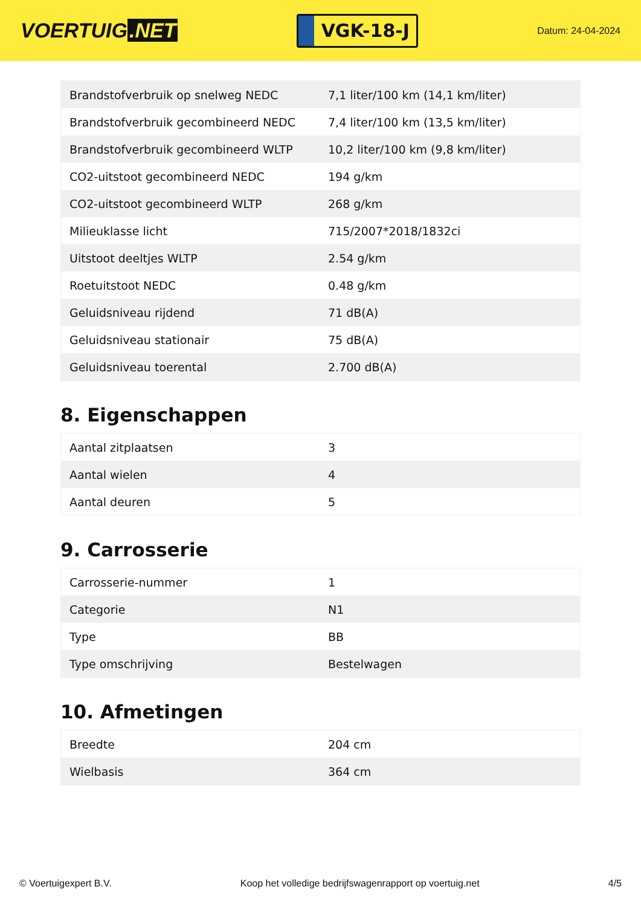VOERTUIG.NET
VGK-18-J
Datum: 24-04-2024
| Brandstofverbruik op snelweg NEDC | 7,1 liter/100 km (14,1 km/liter) |
| Brandstofverbruik gecombineerd NEDC | 7,4 liter/100 km (13,5 km/liter) |
| Brandstofverbruik gecombineerd WLTP | 10,2 liter/100 km (9,8 km/liter) |
| CO2-uitstoot gecombineerd NEDC | 194 g/km |
| CO2-uitstoot gecombineerd WLTP | 268 g/km |
| Milieuklasse licht | 715/2007*2018/1832ci |
| Uitstoot deeltjes WLTP | 2.54 g/km |
| Roetuitstoot NEDC | 0.48 g/km |
| Geluidsniveau rijdend | 71 dB(A) |
| Geluidsniveau stationair | 75 dB(A) |
| Geluidsniveau toerental | 2.700 dB(A) |
8. Eigenschappen
| Aantal zitplaatsen | 3 |
| Aantal wielen | 4 |
| Aantal deuren | 5 |
9. Carrosserie
| Carrosserie-nummer | 1 |
| Categorie | N1 |
| Type | BB |
| Type omschrijving | Bestelwagen |
10. Afmetingen
| Breedte | 204 cm |
| Wielbasis | 364 cm |
© Voertuigexpert B.V. Koop het volledige bedrijfswagenrapport op voertuig.net 4/5